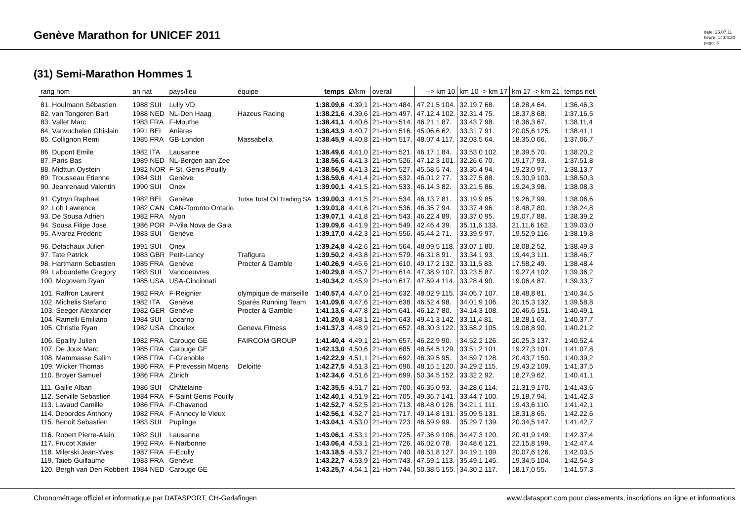Genève Marathon for UNICEF 2011
date: 25.07.11
heure: 14:04:20
page: 3
(31) Semi-Marathon Hommes 1
| rang nom | an nat | pays/lieu | équipe | temps | Ø/km | overall | --> km 10 | km 10 -> km 17 | km 17 -> km 21 | temps net |
| --- | --- | --- | --- | --- | --- | --- | --- | --- | --- | --- |
| 81. Houlmann Sébastien | 1988 SUI | Lully VD | | 1:38.09,6 | 4.39,1 | 21-Hom 484. | 47.21,5 104. | 32.19,7 68. | 18.28,4 64. | 1:36.46,3 |
| 82. van Tongeren Bart | 1988 NED | NL-Den Haag | Hazeus Racing | 1:38.21,6 | 4.39,6 | 21-Hom 497. | 47.12,4 102. | 32.31,4 75. | 18.37,8 68. | 1:37.16,5 |
| 83. Vallet Marc | 1983 FRA | F-Mouthe | | 1:38.41,1 | 4.40,6 | 21-Hom 514. | 46.21,1 87. | 33.43,7 98. | 18.36,3 67. | 1:38.11,4 |
| 84. Vanvuchelen Ghislain | 1991 BEL | Anières | | 1:38.43,9 | 4.40,7 | 21-Hom 516. | 45.06,6 62. | 33.31,7 91. | 20.05,6 125. | 1:38.41,1 |
| 85. Collignon Remi | 1985 FRA | GB-London | Massabella | 1:38.45,9 | 4.40,8 | 21-Hom 517. | 48.07,4 117. | 32.03,5 64. | 18.35,0 66. | 1:37.06,7 |
| 86. Dupont Emile | 1982 ITA | Lausanne | | 1:38.49,6 | 4.41,0 | 21-Hom 521. | 46.17,1 84. | 33.53,0 102. | 18.39,5 70. | 1:38.20,2 |
| 87. Paris Bas | 1989 NED | NL-Bergen aan Zee | | 1:38.56,6 | 4.41,3 | 21-Hom 526. | 47.12,3 101. | 32.26,6 70. | 19.17,7 93. | 1:37.51,8 |
| 88. Midttun Oystein | 1982 NOR | F-St. Genis Pouilly | | 1:38.56,9 | 4.41,3 | 21-Hom 527. | 45.58,5 74. | 33.35,4 94. | 19.23,0 97. | 1:38.13,7 |
| 89. Trousseau Etienne | 1984 SUI | Genève | | 1:38.59,6 | 4.41,4 | 21-Hom 532. | 46.01,2 77. | 33.27,5 88. | 19.30,9 103. | 1:38.50,3 |
| 90. Jeanrenaud Valentin | 1990 SUI | Onex | | 1:39.00,1 | 4.41,5 | 21-Hom 533. | 46.14,3 82. | 33.21,5 86. | 19.24,3 98. | 1:38.08,3 |
| 91. Cytryn Raphael | 1982 BEL | Genève | Totsa Total Oil Trading SA | 1:39.00,3 | 4.41,5 | 21-Hom 534. | 46.13,7 81. | 33.19,9 85. | 19.26,7 99. | 1:38.06,6 |
| 92. Loh Lawrence | 1982 CAN | CAN-Toronto Ontario | | 1:39.01,8 | 4.41,6 | 21-Hom 536. | 46.35,7 94. | 33.37,4 96. | 18.48,7 80. | 1:38.24,8 |
| 93. De Sousa Adrien | 1982 FRA | Nyon | | 1:39.07,1 | 4.41,8 | 21-Hom 543. | 46.22,4 89. | 33.37,0 95. | 19.07,7 88. | 1:38.39,2 |
| 94. Sousa Filipe Jose | 1986 POR | P-Vila Nova de Gaia | | 1:39.09,6 | 4.41,9 | 21-Hom 549. | 42.46,4 39. | 35.11,6 133. | 21.11,6 162. | 1:39.03,0 |
| 95. Alvarez Frédéric | 1983 SUI | Genève | | 1:39.17,0 | 4.42,3 | 21-Hom 556. | 45.44,2 71. | 33.39,9 97. | 19.52,9 116. | 1:38.19,8 |
| 96. Delachaux Julien | 1991 SUI | Onex | | 1:39.24,8 | 4.42,6 | 21-Hom 564. | 48.09,5 118. | 33.07,1 80. | 18.08,2 52. | 1:38.49,3 |
| 97. Tate Patrick | 1983 GBR | Petit-Lancy | Trafigura | 1:39.50,2 | 4.43,8 | 21-Hom 579. | 46.31,8 91. | 33.34,1 93. | 19.44,3 111. | 1:38.46,7 |
| 98. Hartmann Sebastien | 1985 FRA | Genève | Procter & Gamble | 1:40.26,9 | 4.45,6 | 21-Hom 610. | 49.17,2 132. | 33.11,5 83. | 17.58,2 49. | 1:38.48,4 |
| 99. Labourdette Gregory | 1983 SUI | Vandoeuvres | | 1:40.29,8 | 4.45,7 | 21-Hom 614. | 47.38,9 107. | 33.23,5 87. | 19.27,4 102. | 1:39.36,2 |
| 100. Mcgovern Ryan | 1985 USA | USA-Cincinnati | | 1:40.34,2 | 4.45,9 | 21-Hom 617. | 47.59,4 114. | 33.28,4 90. | 19.06,4 87. | 1:39.33,7 |
| 101. Raffron Laurent | 1982 FRA | F-Reignier | olympique de marseille | 1:40.57,4 | 4.47,0 | 21-Hom 632. | 48.02,9 115. | 34.05,7 107. | 18.48,8 81. | 1:40.34,5 |
| 102. Michelis Stefano | 1982 ITA | Genève | Sparés Running Team | 1:41.09,6 | 4.47,6 | 21-Hom 638. | 46.52,4 98. | 34.01,9 106. | 20.15,3 132. | 1:39.58,8 |
| 103. Seeger Alexander | 1982 GER | Genève | Procter & Gamble | 1:41.13,6 | 4.47,8 | 21-Hom 641. | 46.12,7 80. | 34.14,3 108. | 20.46,6 151. | 1:40.49,1 |
| 104. Ramelli Emiliano | 1984 SUI | Locarno | | 1:41.20,8 | 4.48,1 | 21-Hom 643. | 49.41,3 142. | 33.11,4 81. | 18.28,1 63. | 1:40.37,7 |
| 105. Christie Ryan | 1982 USA | Choulex | Geneva Fitness | 1:41.37,3 | 4.48,9 | 21-Hom 652. | 48.30,3 122. | 33.58,2 105. | 19.08,8 90. | 1:40.21,2 |
| 106. Epailly Julien | 1982 FRA | Carouge GE | FAIRCOM GROUP | 1:41.40,4 | 4.49,1 | 21-Hom 657. | 46.22,9 90. | 34.52,2 126. | 20.25,3 137. | 1:40.52,4 |
| 107. De Joux Marc | 1985 FRA | Carouge GE | | 1:42.13,0 | 4.50,6 | 21-Hom 685. | 48.54,5 129. | 33.51,2 101. | 19.27,3 101. | 1:41.07,8 |
| 108. Mammasse Salim | 1985 FRA | F-Grenoble | | 1:42.22,9 | 4.51,1 | 21-Hom 692. | 46.39,5 95. | 34.59,7 128. | 20.43,7 150. | 1:40.39,2 |
| 109. Wicker Thomas | 1986 FRA | F-Prevessin Moens | Deloitte | 1:42.27,5 | 4.51,3 | 21-Hom 696. | 48.15,1 120. | 34.29,2 115. | 19.43,2 109. | 1:41.37,5 |
| 110. Broyer Samuel | 1986 FRA | Zürich | | 1:42.34,6 | 4.51,6 | 21-Hom 699. | 50.34,5 152. | 33.32,2 92. | 18.27,9 62. | 1:40.41,1 |
| 111. Gaille Alban | 1986 SUI | Châtelaine | | 1:42.35,5 | 4.51,7 | 21-Hom 700. | 46.35,0 93. | 34.28,6 114. | 21.31,9 170. | 1:41.43,6 |
| 112. Serville Sebastien | 1984 FRA | F-Saint Genis Pouilly | | 1:42.40,1 | 4.51,9 | 21-Hom 705. | 49.36,7 141. | 33.44,7 100. | 19.18,7 94. | 1:41.42,3 |
| 113. Lavaud Camille | 1986 FRA | F-Chavanod | | 1:42.52,7 | 4.52,5 | 21-Hom 713. | 48.48,0 126. | 34.21,1 111. | 19.43,6 110. | 1:41.42,1 |
| 114. Debordes Anthony | 1982 FRA | F-Annecy le Vieux | | 1:42.56,1 | 4.52,7 | 21-Hom 717. | 49.14,8 131. | 35.09,5 131. | 18.31,8 65. | 1:42.22,6 |
| 115. Benoit Sebastien | 1983 SUI | Puplinge | | 1:43.04,1 | 4.53,0 | 21-Hom 723. | 46.59,9 99. | 35.29,7 139. | 20.34,5 147. | 1:41.42,7 |
| 116. Robert Pierre-Alain | 1982 SUI | Lausanne | | 1:43.06,1 | 4.53,1 | 21-Hom 725. | 47.36,9 106. | 34.47,3 120. | 20.41,9 149. | 1:42.37,4 |
| 117. Frucot Xavier | 1992 FRA | F-Narbonne | | 1:43.06,4 | 4.53,1 | 21-Hom 726. | 46.02,0 78. | 34.48,6 121. | 22.15,8 199. | 1:42.47,4 |
| 118. Milerski Jean-Yves | 1987 FRA | F-Ecully | | 1:43.18,5 | 4.53,7 | 21-Hom 740. | 48.51,8 127. | 34.19,1 109. | 20.07,6 126. | 1:42.03,5 |
| 119. Taieb Guillaume | 1983 FRA | Genève | | 1:43.22,7 | 4.53,9 | 21-Hom 743. | 47.59,1 113. | 35.49,1 145. | 19.34,5 104. | 1:42.54,3 |
| 120. Bergh van Den Robbert | 1984 NED | Carouge GE | | 1:43.25,7 | 4.54,1 | 21-Hom 744. | 50.38,5 155. | 34.30,2 117. | 18.17,0 55. | 1:41.57,3 |
Chronométrage officiel et informatique par DATASPORT, CH-Gerlafingen www.datasport.com pour classements, inscriptions en ligne et informations